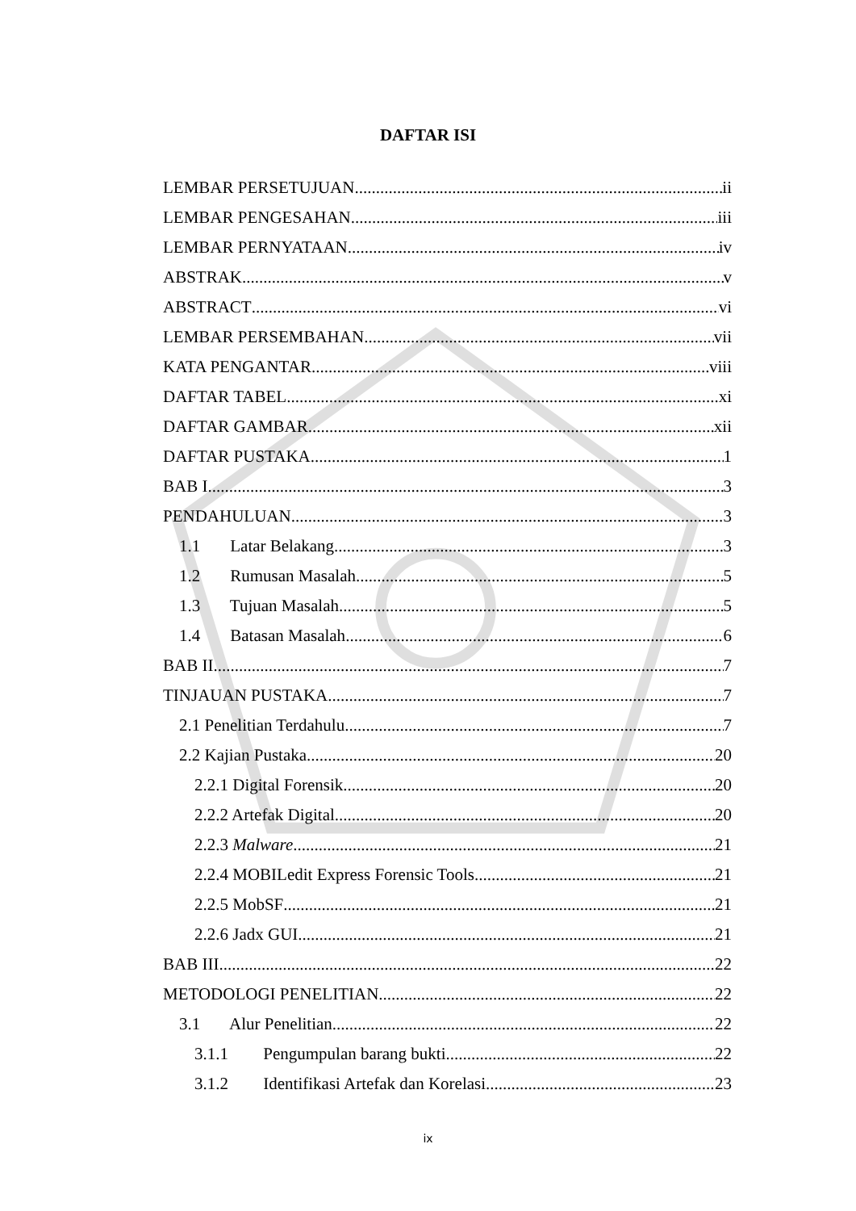DAFTAR ISI
LEMBAR PERSETUJUAN ii
LEMBAR PENGESAHAN iii
LEMBAR PERNYATAAN iv
ABSTRAK v
ABSTRACT vi
LEMBAR PERSEMBAHAN vii
KATA PENGANTAR viii
DAFTAR TABEL xi
DAFTAR GAMBAR xii
DAFTAR PUSTAKA 1
BAB I 3
PENDAHULUAN 3
1.1 Latar Belakang 3
1.2 Rumusan Masalah 5
1.3 Tujuan Masalah 5
1.4 Batasan Masalah 6
BAB II 7
TINJAUAN PUSTAKA 7
2.1 Penelitian Terdahulu 7
2.2 Kajian Pustaka 20
2.2.1 Digital Forensik 20
2.2.2 Artefak Digital 20
2.2.3 Malware 21
2.2.4 MOBILedit Express Forensic Tools 21
2.2.5 MobSF 21
2.2.6 Jadx GUI 21
BAB III 22
METODOLOGI PENELITIAN 22
3.1 Alur Penelitian 22
3.1.1 Pengumpulan barang bukti 22
3.1.2 Identifikasi Artefak dan Korelasi 23
ix